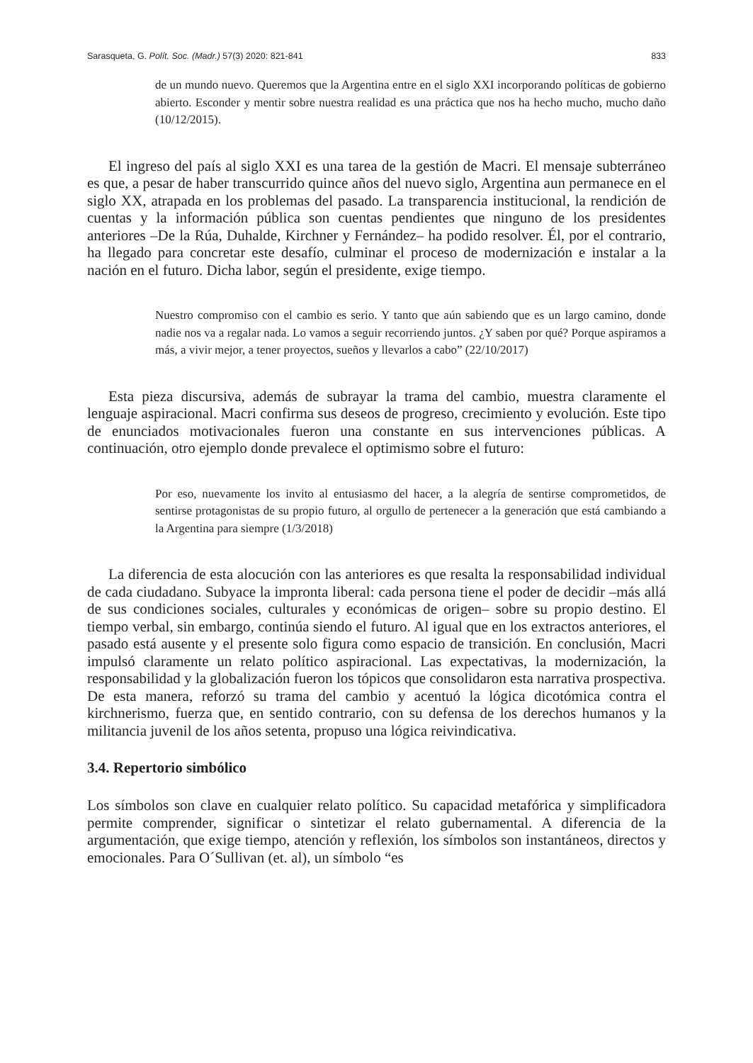Sarasqueta, G. Polít. Soc. (Madr.) 57(3) 2020: 821-841 833
de un mundo nuevo. Queremos que la Argentina entre en el siglo XXI incorporando políticas de gobierno abierto. Esconder y mentir sobre nuestra realidad es una práctica que nos ha hecho mucho, mucho daño (10/12/2015).
El ingreso del país al siglo XXI es una tarea de la gestión de Macri. El mensaje subterráneo es que, a pesar de haber transcurrido quince años del nuevo siglo, Argentina aun permanece en el siglo XX, atrapada en los problemas del pasado. La transparencia institucional, la rendición de cuentas y la información pública son cuentas pendientes que ninguno de los presidentes anteriores –De la Rúa, Duhalde, Kirchner y Fernández– ha podido resolver. Él, por el contrario, ha llegado para concretar este desafío, culminar el proceso de modernización e instalar a la nación en el futuro. Dicha labor, según el presidente, exige tiempo.
Nuestro compromiso con el cambio es serio. Y tanto que aún sabiendo que es un largo camino, donde nadie nos va a regalar nada. Lo vamos a seguir recorriendo juntos. ¿Y saben por qué? Porque aspiramos a más, a vivir mejor, a tener proyectos, sueños y llevarlos a cabo” (22/10/2017)
Esta pieza discursiva, además de subrayar la trama del cambio, muestra claramente el lenguaje aspiracional. Macri confirma sus deseos de progreso, crecimiento y evolución. Este tipo de enunciados motivacionales fueron una constante en sus intervenciones públicas. A continuación, otro ejemplo donde prevalece el optimismo sobre el futuro:
Por eso, nuevamente los invito al entusiasmo del hacer, a la alegría de sentirse comprometidos, de sentirse protagonistas de su propio futuro, al orgullo de pertenecer a la generación que está cambiando a la Argentina para siempre (1/3/2018)
La diferencia de esta alocución con las anteriores es que resalta la responsabilidad individual de cada ciudadano. Subyace la impronta liberal: cada persona tiene el poder de decidir –más allá de sus condiciones sociales, culturales y económicas de origen– sobre su propio destino. El tiempo verbal, sin embargo, continúa siendo el futuro. Al igual que en los extractos anteriores, el pasado está ausente y el presente solo figura como espacio de transición. En conclusión, Macri impulsó claramente un relato político aspiracional. Las expectativas, la modernización, la responsabilidad y la globalización fueron los tópicos que consolidaron esta narrativa prospectiva. De esta manera, reforzó su trama del cambio y acentuó la lógica dicotómica contra el kirchnerismo, fuerza que, en sentido contrario, con su defensa de los derechos humanos y la militancia juvenil de los años setenta, propuso una lógica reivindicativa.
3.4. Repertorio simbólico
Los símbolos son clave en cualquier relato político. Su capacidad metafórica y simplificadora permite comprender, significar o sintetizar el relato gubernamental. A diferencia de la argumentación, que exige tiempo, atención y reflexión, los símbolos son instantáneos, directos y emocionales. Para O´Sullivan (et. al), un símbolo “es